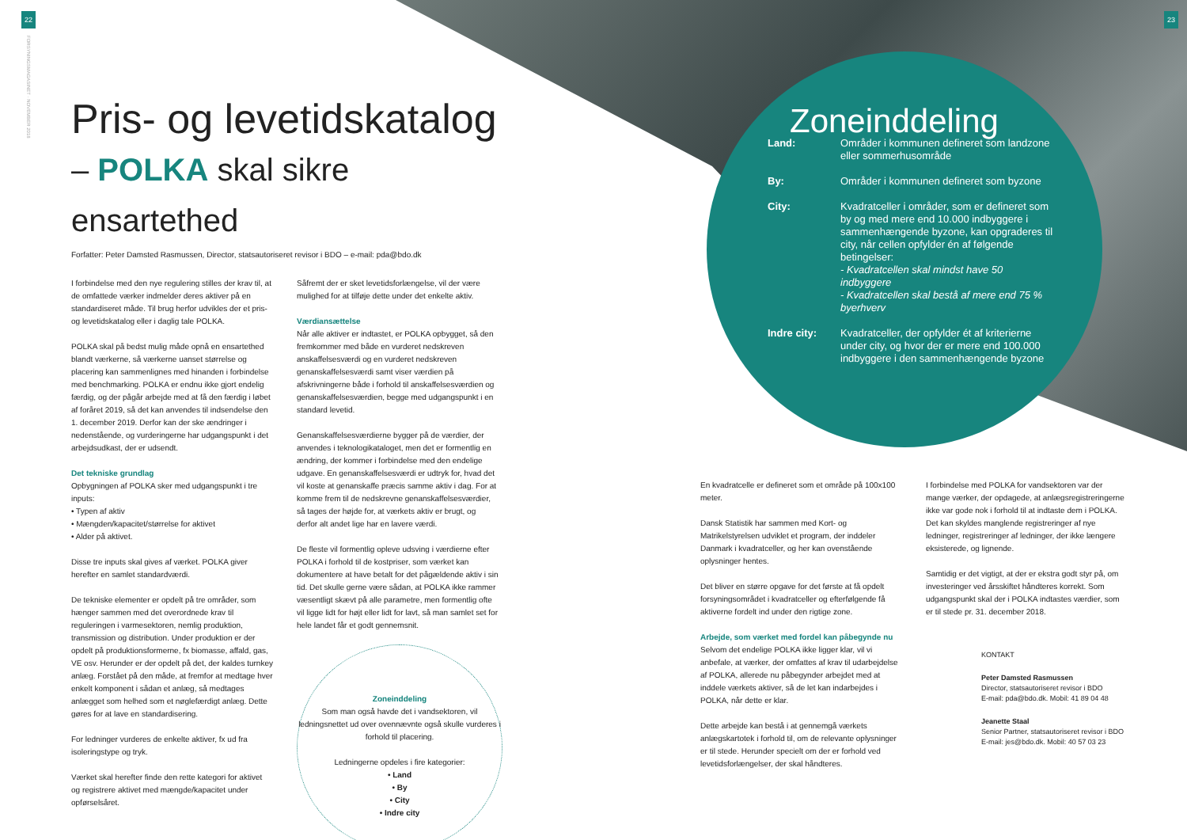22 23
FORSYNINGSMAGASINET · NOVEMBER 2018
Pris- og levetidskatalog
– POLKA skal sikre ensartethed
Forfatter: Peter Damsted Rasmussen, Director, statsautoriseret revisor i BDO – e-mail: pda@bdo.dk
I forbindelse med den nye regulering stilles der krav til, at de omfattede værker indmelder deres aktiver på en standardiseret måde. Til brug herfor udvikles der et pris- og levetidskatalog eller i daglig tale POLKA.
POLKA skal på bedst mulig måde opnå en ensartethed blandt værkerne, så værkerne uanset størrelse og placering kan sammenlignes med hinanden i forbindelse med benchmarking. POLKA er endnu ikke gjort endelig færdig, og der pågår arbejde med at få den færdig i løbet af foråret 2019, så det kan anvendes til indsendelse den 1. december 2019. Derfor kan der ske ændringer i nedenstående, og vurderingerne har udgangspunkt i det arbejdsudkast, der er udsendt.
Det tekniske grundlag
Opbygningen af POLKA sker med udgangspunkt i tre inputs:
• Typen af aktiv
• Mængden/kapacitet/størrelse for aktivet
• Alder på aktivet.
Disse tre inputs skal gives af værket. POLKA giver herefter en samlet standardværdi.
De tekniske elementer er opdelt på tre områder, som hænger sammen med det overordnede krav til reguleringen i varmesektoren, nemlig produktion, transmission og distribution. Under produktion er der opdelt på produktionsformerne, fx biomasse, affald, gas, VE osv. Herunder er der opdelt på det, der kaldes turnkey anlæg. Forstået på den måde, at fremfor at medtage hver enkelt komponent i sådan et anlæg, så medtages anlægget som helhed som et nøglefærdigt anlæg. Dette gøres for at lave en standardisering.
For ledninger vurderes de enkelte aktiver, fx ud fra isoleringstype og tryk.
Værket skal herefter finde den rette kategori for aktivet og registrere aktivet med mængde/kapacitet under opførselsåret.
Såfremt der er sket levetidsforlængelse, vil der være mulighed for at tilføje dette under det enkelte aktiv.
Værdiansættelse
Når alle aktiver er indtastet, er POLKA opbygget, så den fremkommer med både en vurderet nedskreven anskaffelsesværdi og en vurderet nedskreven genanskaffelsesværdi samt viser værdien på afskrivningerne både i forhold til anskaffelsesværdien og genanskaffelsesværdien, begge med udgangspunkt i en standard levetid.
Genanskaffelsesværdierne bygger på de værdier, der anvendes i teknologikataloget, men det er formentlig en ændring, der kommer i forbindelse med den endelige udgave. En genanskaffelsesværdi er udtryk for, hvad det vil koste at genanskaffe præcis samme aktiv i dag. For at komme frem til de nedskrevne genanskaffelsesværdier, så tages der højde for, at værkets aktiv er brugt, og derfor alt andet lige har en lavere værdi.
De fleste vil formentlig opleve udsving i værdierne efter POLKA i forhold til de kostpriser, som værket kan dokumentere at have betalt for det pågældende aktiv i sin tid. Det skulle gerne være sådan, at POLKA ikke rammer væsentligt skævt på alle parametre, men formentlig ofte vil ligge lidt for højt eller lidt for lavt, så man samlet set for hele landet får et godt gennemsnit.
Zoneinddeling
Som man også havde det i vandsektoren, vil ledningsnettet ud over ovennævnte også skulle vurderes i forhold til placering.
Ledningerne opdeles i fire kategorier:
• Land
• By
• City
• Indre city
Zoneinddeling
| Land: | Områder i kommunen defineret som landzone eller sommerhusområde |
| By: | Områder i kommunen defineret som byzone |
| City: | Kvadratceller i områder, som er defineret som by og med mere end 10.000 indbyggere i sammenhængende byzone, kan opgraderes til city, når cellen opfylder én af følgende betingelser: - Kvadratcellen skal mindst have 50 indbyggere - Kvadratcellen skal bestå af mere end 75 % byerhverv |
| Indre city: | Kvadratceller, der opfylder ét af kriterierne under city, og hvor der er mere end 100.000 indbyggere i den sammenhængende byzone |
En kvadratcelle er defineret som et område på 100x100 meter.
Dansk Statistik har sammen med Kort- og Matrikelstyrelsen udviklet et program, der inddeler Danmark i kvadratceller, og her kan ovenstående oplysninger hentes.
Det bliver en større opgave for det første at få opdelt forsyningsområdet i kvadratceller og efterfølgende få aktiverne fordelt ind under den rigtige zone.
Arbejde, som værket med fordel kan påbegynde nu
Selvom det endelige POLKA ikke ligger klar, vil vi anbefale, at værker, der omfattes af krav til udarbejdelse af POLKA, allerede nu påbegynder arbejdet med at inddele værkets aktiver, så de let kan indarbejdes i POLKA, når dette er klar.
Dette arbejde kan bestå i at gennemgå værkets anlægskartotek i forhold til, om de relevante oplysninger er til stede. Herunder specielt om der er forhold ved levetidsforlængelser, der skal håndteres.
I forbindelse med POLKA for vandsektoren var der mange værker, der opdagede, at anlægsregistreringerne ikke var gode nok i forhold til at indtaste dem i POLKA. Det kan skyldes manglende registreringer af nye ledninger, registreringer af ledninger, der ikke længere eksisterede, og lignende.
Samtidig er det vigtigt, at der er ekstra godt styr på, om investeringer ved årsskiftet håndteres korrekt. Som udgangspunkt skal der i POLKA indtastes værdier, som er til stede pr. 31. december 2018.
KONTAKT
Peter Damsted Rasmussen
Director, statsautoriseret revisor i BDO
E-mail: pda@bdo.dk. Mobil: 41 89 04 48
Jeanette Staal
Senior Partner, statsautoriseret revisor i BDO
E-mail: jes@bdo.dk. Mobil: 40 57 03 23